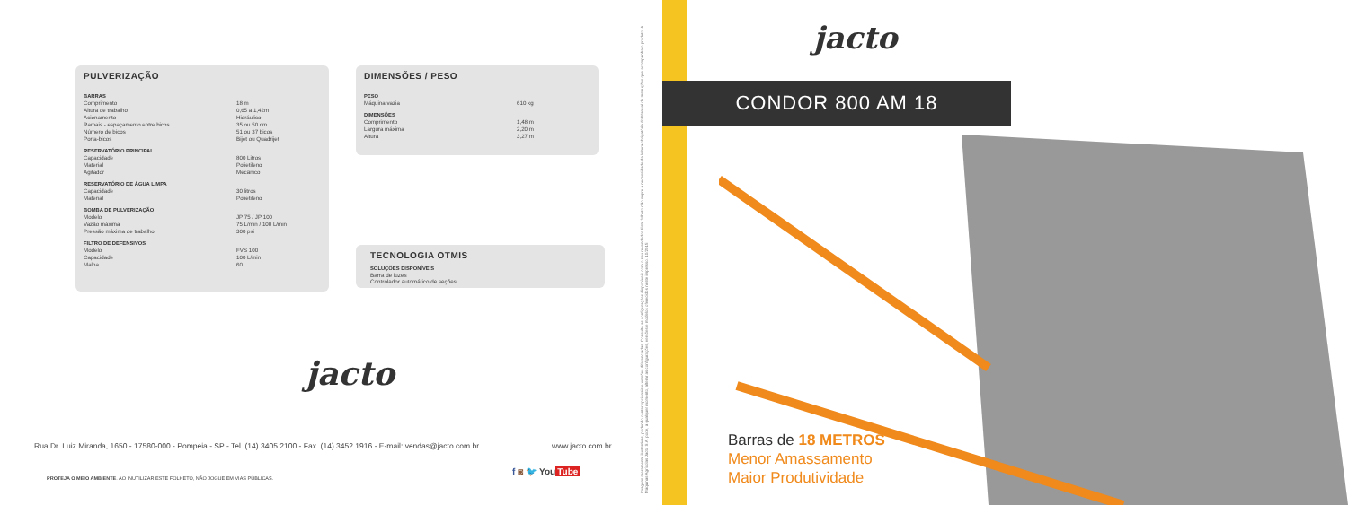PULVERIZAÇÃO
BARRAS
| Comprimento | 18 m |
| Altura de trabalho | 0,65 a 1,42m |
| Acionamento | Hidráulico |
| Ramais - espaçamento entre bicos | 35 ou 50 cm |
| Número de bicos | 51 ou 37 bicos |
| Porta-bicos | Bijet ou Quadrijet |
RESERVATÓRIO PRINCIPAL
| Capacidade | 800 Litros |
| Material | Polietileno |
| Agitador | Mecânico |
RESERVATÓRIO DE ÁGUA LIMPA
| Capacidade | 30 litros |
| Material | Polietileno |
BOMBA DE PULVERIZAÇÃO
| Modelo | JP 75 / JP 100 |
| Vazão máxima | 75 L/min / 100 L/min |
| Pressão máxima de trabalho | 300 psi |
FILTRO DE DEFENSIVOS
| Modelo | FVS 100 |
| Capacidade | 100 L/min |
| Malha | 60 |
DIMENSÕES / PESO
PESO
| Máquina vazia | 610 kg |
DIMENSÕES
| Comprimento | 1,48 m |
| Largura máxima | 2,20 m |
| Altura | 3,27 m |
TECNOLOGIA OTMIS
SOLUÇÕES DISPONÍVEIS
Barra de luzes
Controlador automático de seções
jacto
Rua Dr. Luiz Miranda, 1650 - 17580-000 - Pompeia - SP - Tel. (14) 3405 2100 - Fax. (14) 3452 1916 - E-mail: vendas@jacto.com.br
www.jacto.com.br
PROTEJA O MEIO AMBIENTE. AO INUTILIZAR ESTE FOLHETO, NÃO JOGUE EM VIAS PÚBLICAS.
f ◙ 🐦 YouTube
Imagens meramente ilustrativas, podendo conter opcionais e versões diferenciadas. Consulte as configurações disponíveis com o seu revendedor. Este folheto não supre a necessidade da leitura obrigatória do Manual de Instruções que acompanha o produto. A Máquinas Agrícolas Jacto S.A. pode, a qualquer momento, alterar as configurações, versões e modelos oferecidos neste impresso. 10/2015
jacto
CONDOR 800 AM 18
Barras de 18 METROS
Menor Amassamento
Maior Produtividade